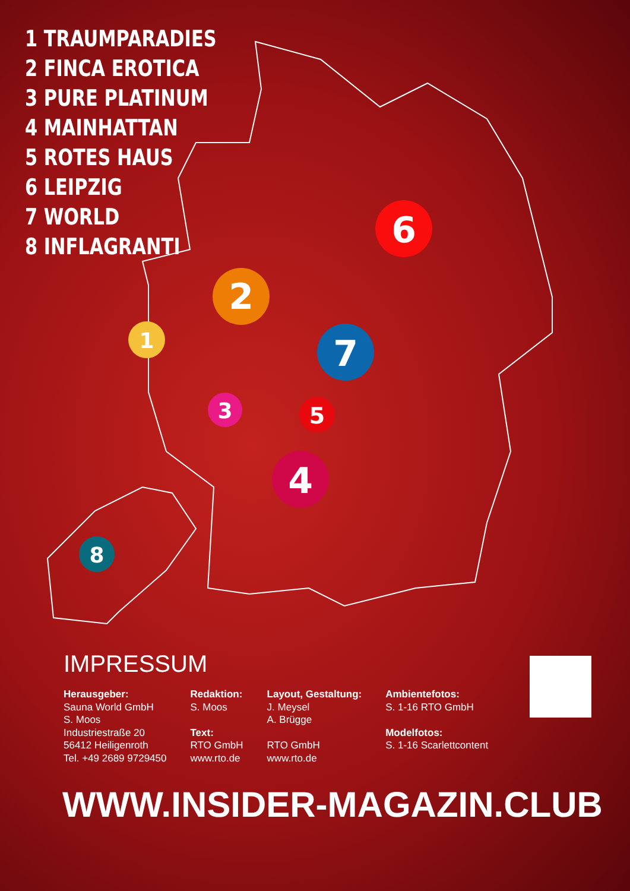1
2
3
4
5
6
7
8
1 TRAUMPARADIES
2 FINCA EROTICA
3 PURE PLATINUM
4 MAINHATTAN
5 ROTES HAUS
6 LEIPZIG
7 WORLD
8 INFLAGRANTI
IMPRESSUM
Herausgeber:
Sauna World GmbH
S. Moos
Industriestraße 20
56412 Heiligenroth
Tel. +49 2689 9729450
Redaktion:
S. Moos
Text:
RTO GmbH
www.rto.de
Layout, Gestaltung:
J. Meysel
A. Brügge
RTO GmbH
www.rto.de
Ambientefotos:
S. 1-16 RTO GmbH
Modelfotos:
S. 1-16 Scarlettcontent
WWW.INSIDER-MAGAZIN.CLUB